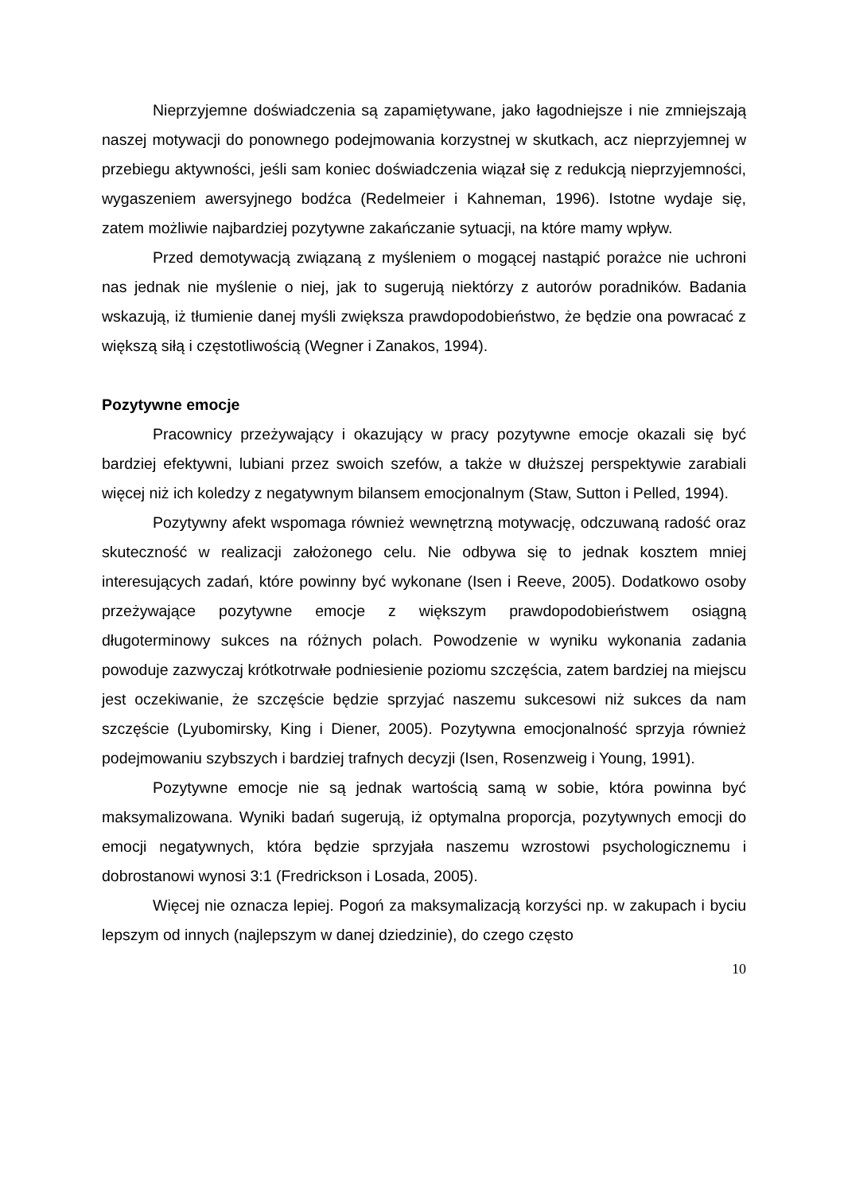Nieprzyjemne doświadczenia są zapamiętywane, jako łagodniejsze i nie zmniejszają naszej motywacji do ponownego podejmowania korzystnej w skutkach, acz nieprzyjemnej w przebiegu aktywności, jeśli sam koniec doświadczenia wiązał się z redukcją nieprzyjemności, wygaszeniem awersyjnego bodźca (Redelmeier i Kahneman, 1996). Istotne wydaje się, zatem możliwie najbardziej pozytywne zakańczanie sytuacji, na które mamy wpływ.
Przed demotywacją związaną z myśleniem o mogącej nastąpić porażce nie uchroni nas jednak nie myślenie o niej, jak to sugerują niektórzy z autorów poradników. Badania wskazują, iż tłumienie danej myśli zwiększa prawdopodobieństwo, że będzie ona powracać z większą siłą i częstotliwością (Wegner i Zanakos, 1994).
Pozytywne emocje
Pracownicy przeżywający i okazujący w pracy pozytywne emocje okazali się być bardziej efektywni, lubiani przez swoich szefów, a także w dłuższej perspektywie zarabiali więcej niż ich koledzy z negatywnym bilansem emocjonalnym (Staw, Sutton i Pelled, 1994).
Pozytywny afekt wspomaga również wewnętrzną motywację, odczuwaną radość oraz skuteczność w realizacji założonego celu. Nie odbywa się to jednak kosztem mniej interesujących zadań, które powinny być wykonane (Isen i Reeve, 2005). Dodatkowo osoby przeżywające pozytywne emocje z większym prawdopodobieństwem osiągną długoterminowy sukces na różnych polach. Powodzenie w wyniku wykonania zadania powoduje zazwyczaj krótkotrwałe podniesienie poziomu szczęścia, zatem bardziej na miejscu jest oczekiwanie, że szczęście będzie sprzyjać naszemu sukcesowi niż sukces da nam szczęście (Lyubomirsky, King i Diener, 2005). Pozytywna emocjonalność sprzyja również podejmowaniu szybszych i bardziej trafnych decyzji (Isen, Rosenzweig i Young, 1991).
Pozytywne emocje nie są jednak wartością samą w sobie, która powinna być maksymalizowana. Wyniki badań sugerują, iż optymalna proporcja, pozytywnych emocji do emocji negatywnych, która będzie sprzyjała naszemu wzrostowi psychologicznemu i dobrostanowi wynosi 3:1 (Fredrickson i Losada, 2005).
Więcej nie oznacza lepiej. Pogoń za maksymalizacją korzyści np. w zakupach i byciu lepszym od innych (najlepszym w danej dziedzinie), do czego często
10